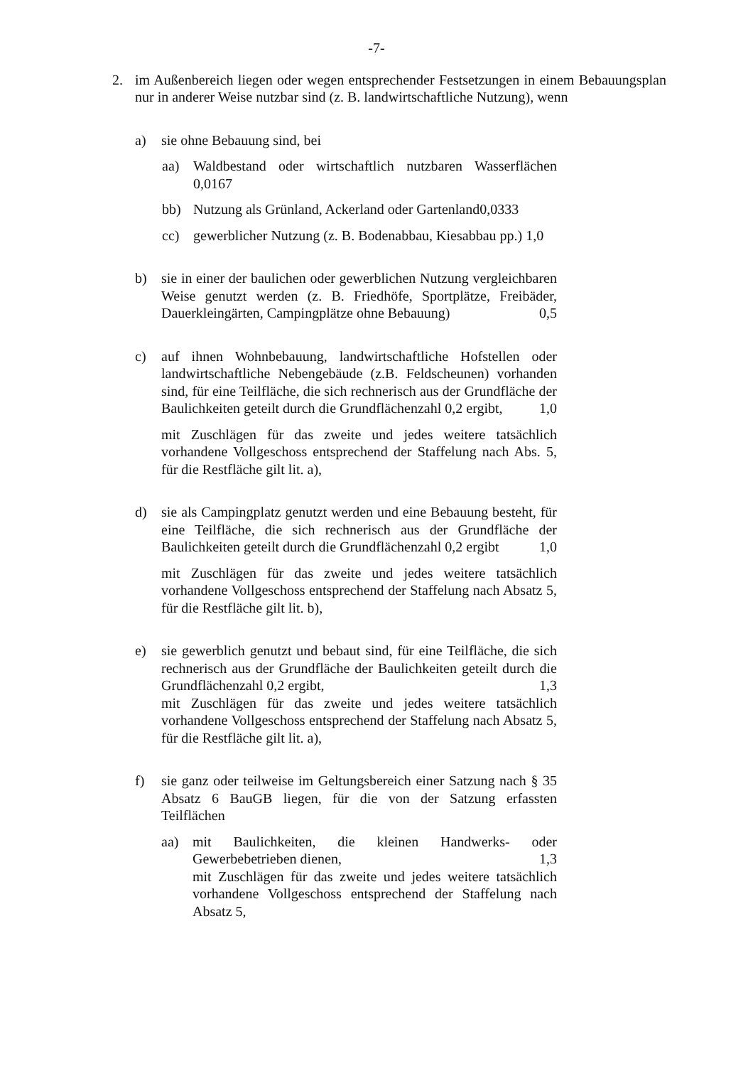-7-
2. im Außenbereich liegen oder wegen entsprechender Festsetzungen in einem Bebauungsplan nur in anderer Weise nutzbar sind (z. B. landwirtschaftliche Nutzung), wenn
a) sie ohne Bebauung sind, bei
aa) Waldbestand oder wirtschaftlich nutzbaren Wasserflächen 0,0167
bb) Nutzung als Grünland, Ackerland oder Gartenland 0,0333
cc) gewerblicher Nutzung (z. B. Bodenabbau, Kiesabbau pp.) 1,0
b) sie in einer der baulichen oder gewerblichen Nutzung vergleichbaren Weise genutzt werden (z. B. Friedhöfe, Sportplätze, Freibäder, Dauerkleingärten, Campingplätze ohne Bebauung) 0,5
c) auf ihnen Wohnbebauung, landwirtschaftliche Hofstellen oder landwirtschaftliche Nebengebäude (z.B. Feldscheunen) vorhanden sind, für eine Teilfläche, die sich rechnerisch aus der Grundfläche der Baulichkeiten geteilt durch die Grundflächenzahl 0,2 ergibt, 1,0
mit Zuschlägen für das zweite und jedes weitere tatsächlich vorhandene Vollgeschoss entsprechend der Staffelung nach Abs. 5, für die Restfläche gilt lit. a),
d) sie als Campingplatz genutzt werden und eine Bebauung besteht, für eine Teilfläche, die sich rechnerisch aus der Grundfläche der Baulichkeiten geteilt durch die Grundflächenzahl 0,2 ergibt 1,0
mit Zuschlägen für das zweite und jedes weitere tatsächlich vorhandene Vollgeschoss entsprechend der Staffelung nach Absatz 5, für die Restfläche gilt lit. b),
e) sie gewerblich genutzt und bebaut sind, für eine Teilfläche, die sich rechnerisch aus der Grundfläche der Baulichkeiten geteilt durch die Grundflächenzahl 0,2 ergibt, 1,3
mit Zuschlägen für das zweite und jedes weitere tatsächlich vorhandene Vollgeschoss entsprechend der Staffelung nach Absatz 5, für die Restfläche gilt lit. a),
f) sie ganz oder teilweise im Geltungsbereich einer Satzung nach § 35 Absatz 6 BauGB liegen, für die von der Satzung erfassten Teilflächen
aa) mit Baulichkeiten, die kleinen Handwerks- oder Gewerbebetrieben dienen, 1,3
mit Zuschlägen für das zweite und jedes weitere tatsächlich vorhandene Vollgeschoss entsprechend der Staffelung nach Absatz 5,